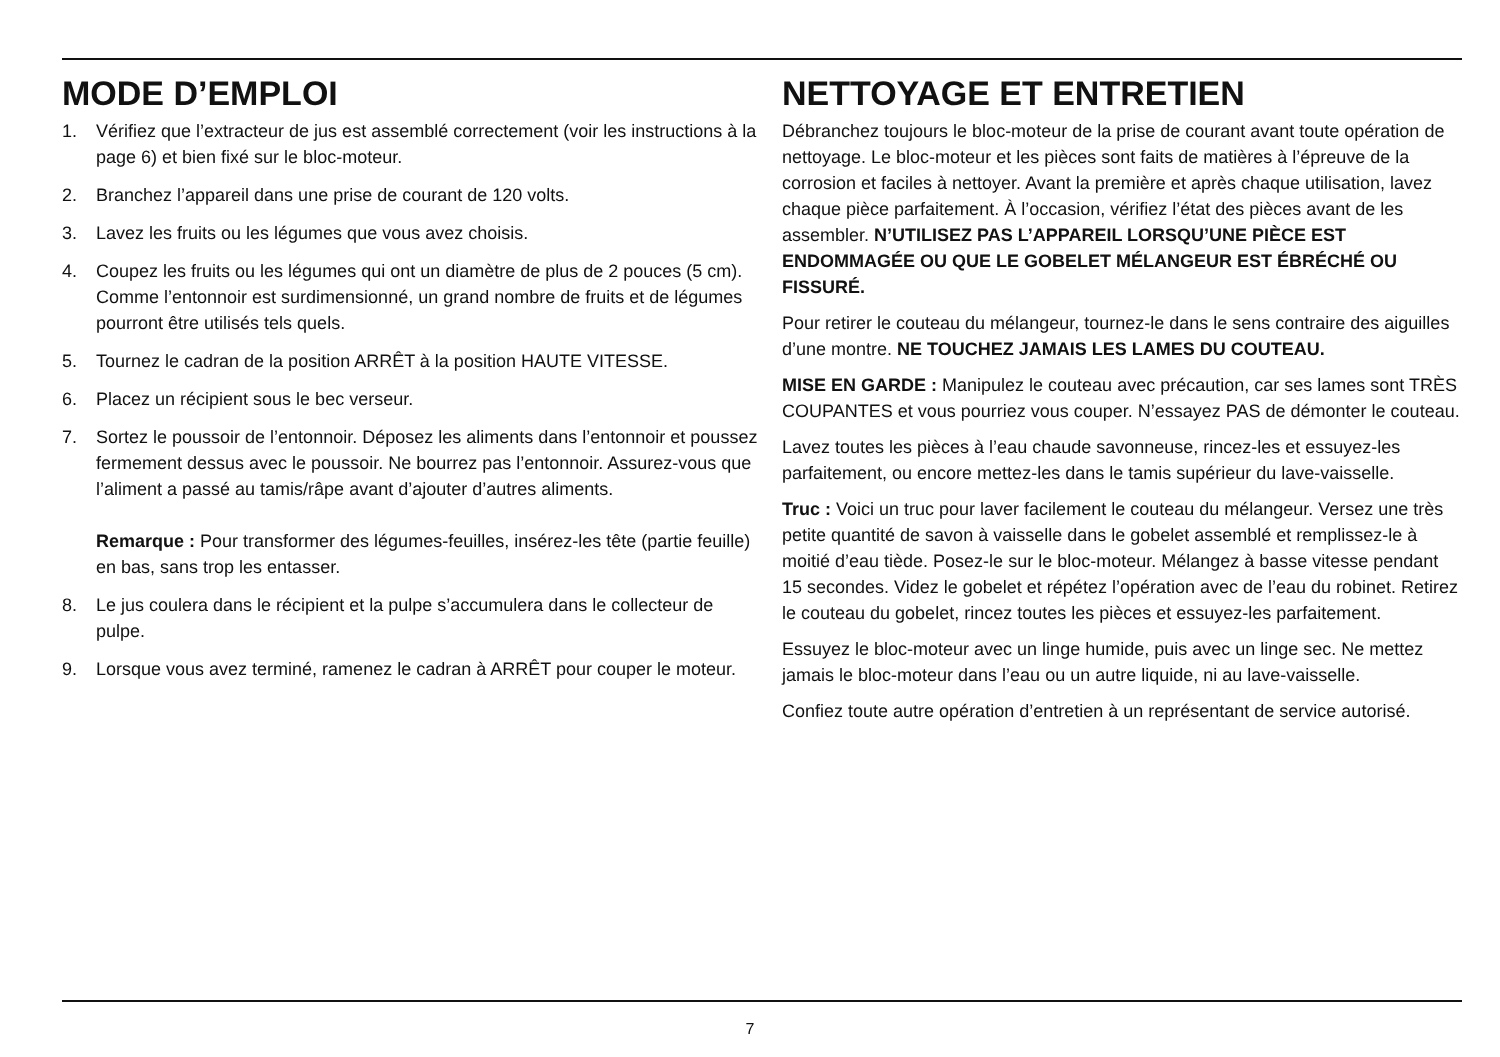MODE D’EMPLOI
1. Vérifiez que l’extracteur de jus est assemblé correctement (voir les instructions à la page 6) et bien fixé sur le bloc-moteur.
2. Branchez l’appareil dans une prise de courant de 120 volts.
3. Lavez les fruits ou les légumes que vous avez choisis.
4. Coupez les fruits ou les légumes qui ont un diamètre de plus de 2 pouces (5 cm). Comme l’entonnoir est surdimensionné, un grand nombre de fruits et de légumes pourront être utilisés tels quels.
5. Tournez le cadran de la position ARRÊT à la position HAUTE VITESSE.
6. Placez un récipient sous le bec verseur.
7. Sortez le poussoir de l’entonnoir. Déposez les aliments dans l’entonnoir et poussez fermement dessus avec le poussoir. Ne bourrez pas l’entonnoir. Assurez-vous que l’aliment a passé au tamis/râpe avant d’ajouter d’autres aliments.
Remarque : Pour transformer des légumes-feuilles, insérez-les tête (partie feuille) en bas, sans trop les entasser.
8. Le jus coulera dans le récipient et la pulpe s’accumulera dans le collecteur de pulpe.
9. Lorsque vous avez terminé, ramenez le cadran à ARRÊT pour couper le moteur.
NETTOYAGE ET ENTRETIEN
Débranchez toujours le bloc-moteur de la prise de courant avant toute opération de nettoyage. Le bloc-moteur et les pièces sont faits de matières à l’épreuve de la corrosion et faciles à nettoyer. Avant la première et après chaque utilisation, lavez chaque pièce parfaitement. À l’occasion, vérifiez l’état des pièces avant de les assembler. N’UTILISEZ PAS L’APPAREIL LORSQU’UNE PIÈCE EST ENDOMMAGÉE OU QUE LE GOBELET MÉLANGEUR EST ÉBRÉCHÉ OU FISSURÉ.
Pour retirer le couteau du mélangeur, tournez-le dans le sens contraire des aiguilles d’une montre. NE TOUCHEZ JAMAIS LES LAMES DU COUTEAU.
MISE EN GARDE : Manipulez le couteau avec précaution, car ses lames sont TRÈS COUPANTES et vous pourriez vous couper. N’essayez PAS de démonter le couteau.
Lavez toutes les pièces à l’eau chaude savonneuse, rincez-les et essuyez-les parfaitement, ou encore mettez-les dans le tamis supérieur du lave-vaisselle.
Truc : Voici un truc pour laver facilement le couteau du mélangeur. Versez une très petite quantité de savon à vaisselle dans le gobelet assemblé et remplissez-le à moitié d’eau tiède. Posez-le sur le bloc-moteur. Mélangez à basse vitesse pendant 15 secondes. Videz le gobelet et répétez l’opération avec de l’eau du robinet. Retirez le couteau du gobelet, rincez toutes les pièces et essuyez-les parfaitement.
Essuyez le bloc-moteur avec un linge humide, puis avec un linge sec. Ne mettez jamais le bloc-moteur dans l’eau ou un autre liquide, ni au lave-vaisselle.
Confiez toute autre opération d’entretien à un représentant de service autorisé.
7